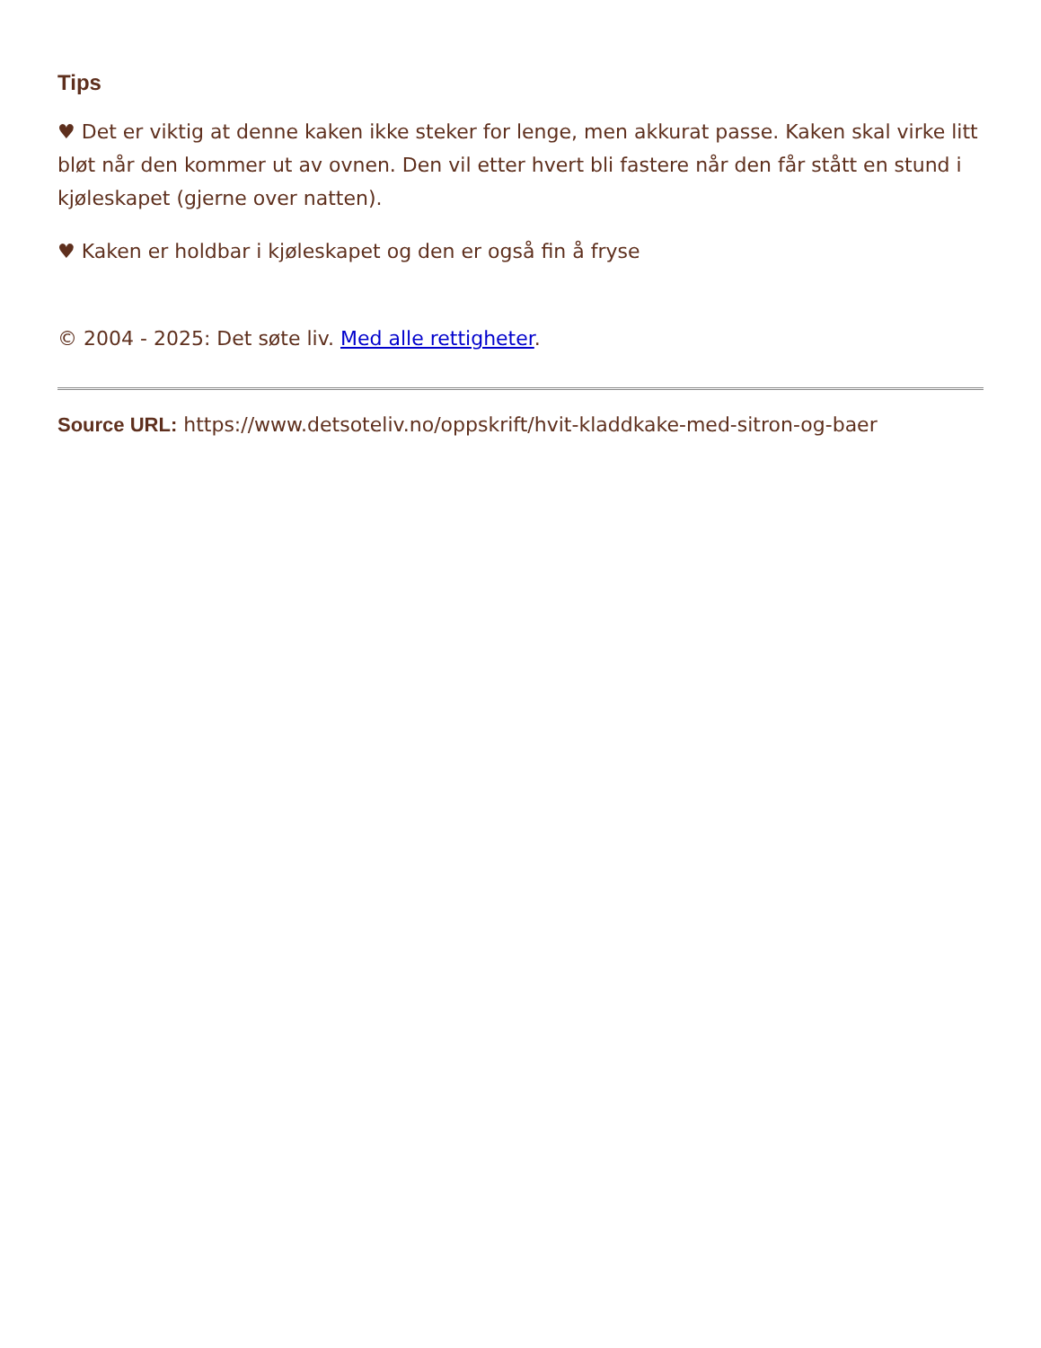Tips
♥ Det er viktig at denne kaken ikke steker for lenge, men akkurat passe. Kaken skal virke litt bløt når den kommer ut av ovnen. Den vil etter hvert bli fastere når den får stått en stund i kjøleskapet (gjerne over natten).
♥ Kaken er holdbar i kjøleskapet og den er også fin å fryse
© 2004 - 2025: Det søte liv. Med alle rettigheter.
Source URL: https://www.detsoteliv.no/oppskrift/hvit-kladdkake-med-sitron-og-baer